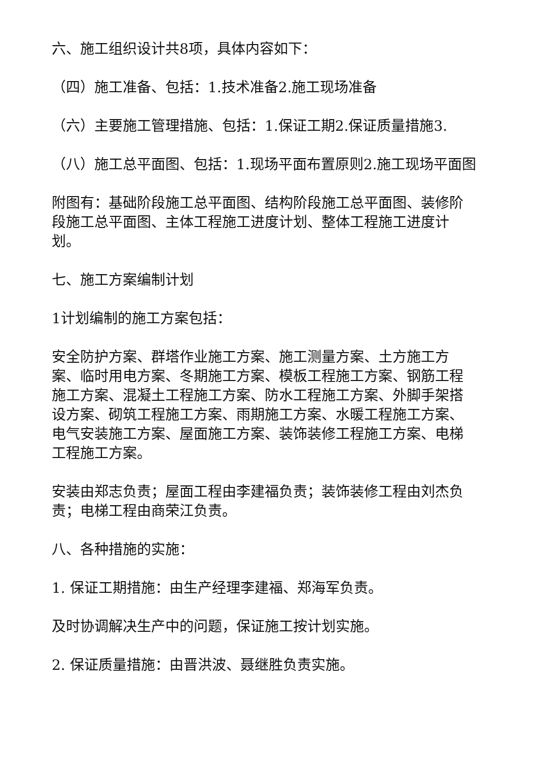六、施工组织设计共8项，具体内容如下：
（四）施工准备、包括：1.技术准备2.施工现场准备
（六）主要施工管理措施、包括：1.保证工期2.保证质量措施3.
（八）施工总平面图、包括：1.现场平面布置原则2.施工现场平面图
附图有：基础阶段施工总平面图、结构阶段施工总平面图、装修阶段施工总平面图、主体工程施工进度计划、整体工程施工进度计划。
七、施工方案编制计划
1计划编制的施工方案包括：
安全防护方案、群塔作业施工方案、施工测量方案、土方施工方案、临时用电方案、冬期施工方案、模板工程施工方案、钢筋工程施工方案、混凝土工程施工方案、防水工程施工方案、外脚手架搭设方案、砌筑工程施工方案、雨期施工方案、水暖工程施工方案、电气安装施工方案、屋面施工方案、装饰装修工程施工方案、电梯工程施工方案。
安装由郑志负责；屋面工程由李建福负责；装饰装修工程由刘杰负责；电梯工程由商荣江负责。
八、各种措施的实施：
1. 保证工期措施：由生产经理李建福、郑海军负责。
及时协调解决生产中的问题，保证施工按计划实施。
2. 保证质量措施：由晋洪波、聂继胜负责实施。